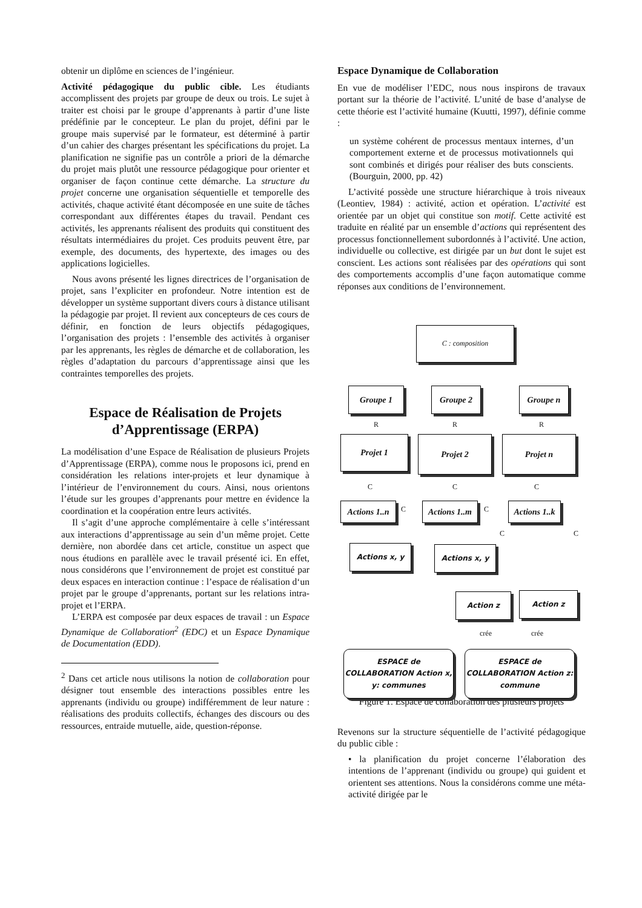obtenir un diplôme en sciences de l’ingénieur.
Activité pédagogique du public cible. Les étudiants accomplissent des projets par groupe de deux ou trois. Le sujet à traiter est choisi par le groupe d’apprenants à partir d’une liste prédéfinie par le concepteur. Le plan du projet, défini par le groupe mais supervisé par le formateur, est déterminé à partir d’un cahier des charges présentant les spécifications du projet. La planification ne signifie pas un contrôle a priori de la démarche du projet mais plutôt une ressource pédagogique pour orienter et organiser de façon continue cette démarche. La structure du projet concerne une organisation séquentielle et temporelle des activités, chaque activité étant décomposée en une suite de tâches correspondant aux différentes étapes du travail. Pendant ces activités, les apprenants réalisent des produits qui constituent des résultats intermédiaires du projet. Ces produits peuvent être, par exemple, des documents, des hypertexte, des images ou des applications logicielles.
Nous avons présenté les lignes directrices de l’organisation de projet, sans l’expliciter en profondeur. Notre intention est de développer un système supportant divers cours à distance utilisant la pédagogie par projet. Il revient aux concepteurs de ces cours de définir, en fonction de leurs objectifs pédagogiques, l’organisation des projets : l’ensemble des activités à organiser par les apprenants, les règles de démarche et de collaboration, les règles d’adaptation du parcours d’apprentissage ainsi que les contraintes temporelles des projets.
Espace de Réalisation de Projets d’Apprentissage (ERPA)
La modélisation d’une Espace de Réalisation de plusieurs Projets d’Apprentissage (ERPA), comme nous le proposons ici, prend en considération les relations inter-projets et leur dynamique à l’intérieur de l’environnement du cours. Ainsi, nous orientons l’étude sur les groupes d’apprenants pour mettre en évidence la coordination et la coopération entre leurs activités.
Il s’agit d’une approche complémentaire à celle s’intéressant aux interactions d’apprentissage au sein d’un même projet. Cette dernière, non abordée dans cet article, constitue un aspect que nous étudions en parallèle avec le travail présenté ici. En effet, nous considérons que l’environnement de projet est constitué par deux espaces en interaction continue : l’espace de réalisation d‘un projet par le groupe d’apprenants, portant sur les relations intra-projet et l’ERPA.
L’ERPA est composée par deux espaces de travail : un Espace Dynamique de Collaboration<sup>2</sup> (EDC) et un Espace Dynamique de Documentation (EDD).
<sup>2</sup> Dans cet article nous utilisons la notion de collaboration pour désigner tout ensemble des interactions possibles entre les apprenants (individu ou groupe) indifféremment de leur nature : réalisations des produits collectifs, échanges des discours ou des ressources, entraide mutuelle, aide, question-réponse.
Espace Dynamique de Collaboration
En vue de modéliser l’EDC, nous nous inspirons de travaux portant sur la théorie de l’activité. L’unité de base d’analyse de cette théorie est l’activité humaine (Kuutti, 1997), définie comme :
un système cohérent de processus mentaux internes, d’un comportement externe et de processus motivationnels qui sont combinés et dirigés pour réaliser des buts conscients. (Bourguin, 2000, pp. 42)
L’activité possède une structure hiérarchique à trois niveaux (Leontiev, 1984) : activité, action et opération. L’activité est orientée par un objet qui constitue son motif. Cette activité est traduite en réalité par un ensemble d’actions qui représentent des processus fonctionnellement subordonnés à l’activité. Une action, individuelle ou collective, est dirigée par un but dont le sujet est conscient. Les actions sont réalisées par des opérations qui sont des comportements accomplis d’une façon automatique comme réponses aux conditions de l’environnement.
C : composition
Groupe 1 Groupe 2 Groupe n
R R R
Projet 1 Projet 2 Projet n
C C C
Actions 1..n
Actions 1..m
Actions 1..k
C C
C C
Actions x, y Actions x, y
Action z Action z
crée crée
ESPACE de COLLABORATION Action x, y: communes
ESPACE de COLLABORATION Action z: commune
Figure 1. Espace de collaboration des plusieurs projets
Revenons sur la structure séquentielle de l’activité pédagogique du public cible :
• la planification du projet concerne l’élaboration des intentions de l’apprenant (individu ou groupe) qui guident et orientent ses attentions. Nous la considérons comme une méta-activité dirigée par le